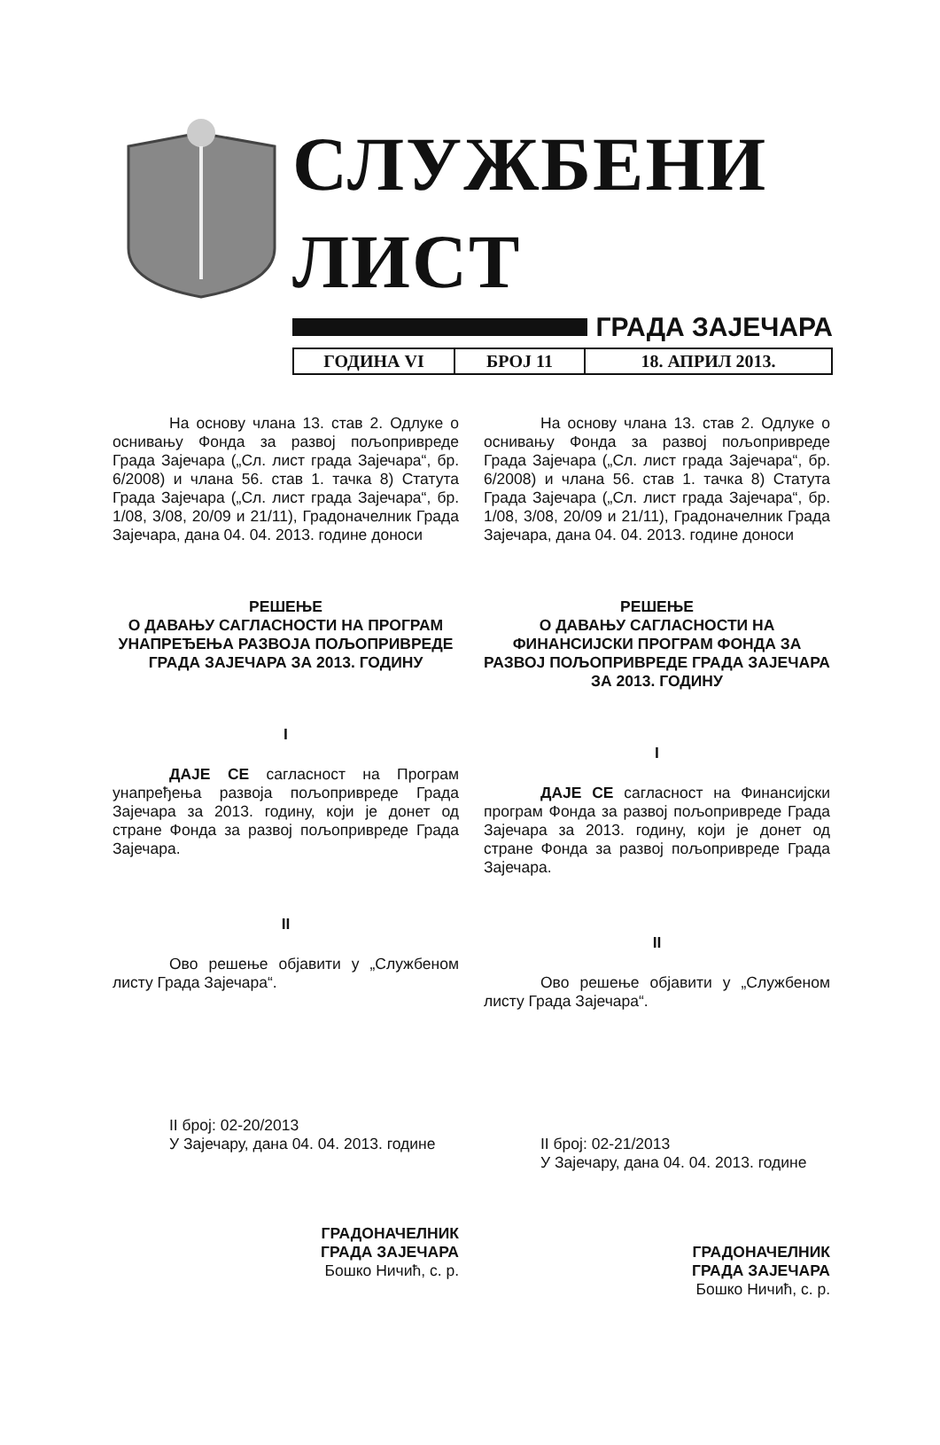СЛУЖБЕНИ ЛИСТ
ГРАДА ЗАЈЕЧАРА
ГОДИНА VI БРОЈ 11 18. АПРИЛ 2013.
На основу члана 13. став 2. Одлуке о оснивању Фонда за развој пољопривреде Града Зајечара („Сл. лист града Зајечара“, бр. 6/2008) и члана 56. став 1. тачка 8) Статута Града Зајечара („Сл. лист града Зајечара“, бр. 1/08, 3/08, 20/09 и 21/11), Градоначелник Града Зајечара, дана 04. 04. 2013. године доноси
РЕШЕЊЕ
О ДАВАЊУ САГЛАСНОСТИ НА ПРОГРАМ УНАПРЕЂЕЊА РАЗВОЈА ПОЉОПРИВРЕДЕ ГРАДА ЗАЈЕЧАРА ЗА 2013. ГОДИНУ
I
ДАЈЕ СЕ сагласност на Програм унапређења развоја пољопривреде Града Зајечара за 2013. годину, који је донет од стране Фонда за развој пољопривреде Града Зајечара.
II
Ово решење објавити у „Службеном листу Града Зајечара“.
II број: 02-20/2013
У Зајечару, дана 04. 04. 2013. године
ГРАДОНАЧЕЛНИК
ГРАДА ЗАЈЕЧАРА
Бошко Ничић, с. р.
На основу члана 13. став 2. Одлуке о оснивању Фонда за развој пољопривреде Града Зајечара („Сл. лист града Зајечара“, бр. 6/2008) и члана 56. став 1. тачка 8) Статута Града Зајечара („Сл. лист града Зајечара“, бр. 1/08, 3/08, 20/09 и 21/11), Градоначелник Града Зајечара, дана 04. 04. 2013. године доноси
РЕШЕЊЕ
О ДАВАЊУ САГЛАСНОСТИ НА ФИНАНСИЈСКИ ПРОГРАМ ФОНДА ЗА РАЗВОЈ ПОЉОПРИВРЕДЕ ГРАДА ЗАЈЕЧАРА ЗА 2013. ГОДИНУ
I
ДАЈЕ СЕ сагласност на Финансијски програм Фонда за развој пољопривреде Града Зајечара за 2013. годину, који је донет од стране Фонда за развој пољопривреде Града Зајечара.
II
Ово решење објавити у „Службеном листу Града Зајечара“.
II број: 02-21/2013
У Зајечару, дана 04. 04. 2013. године
ГРАДОНАЧЕЛНИК
ГРАДА ЗАЈЕЧАРА
Бошко Ничић, с. р.